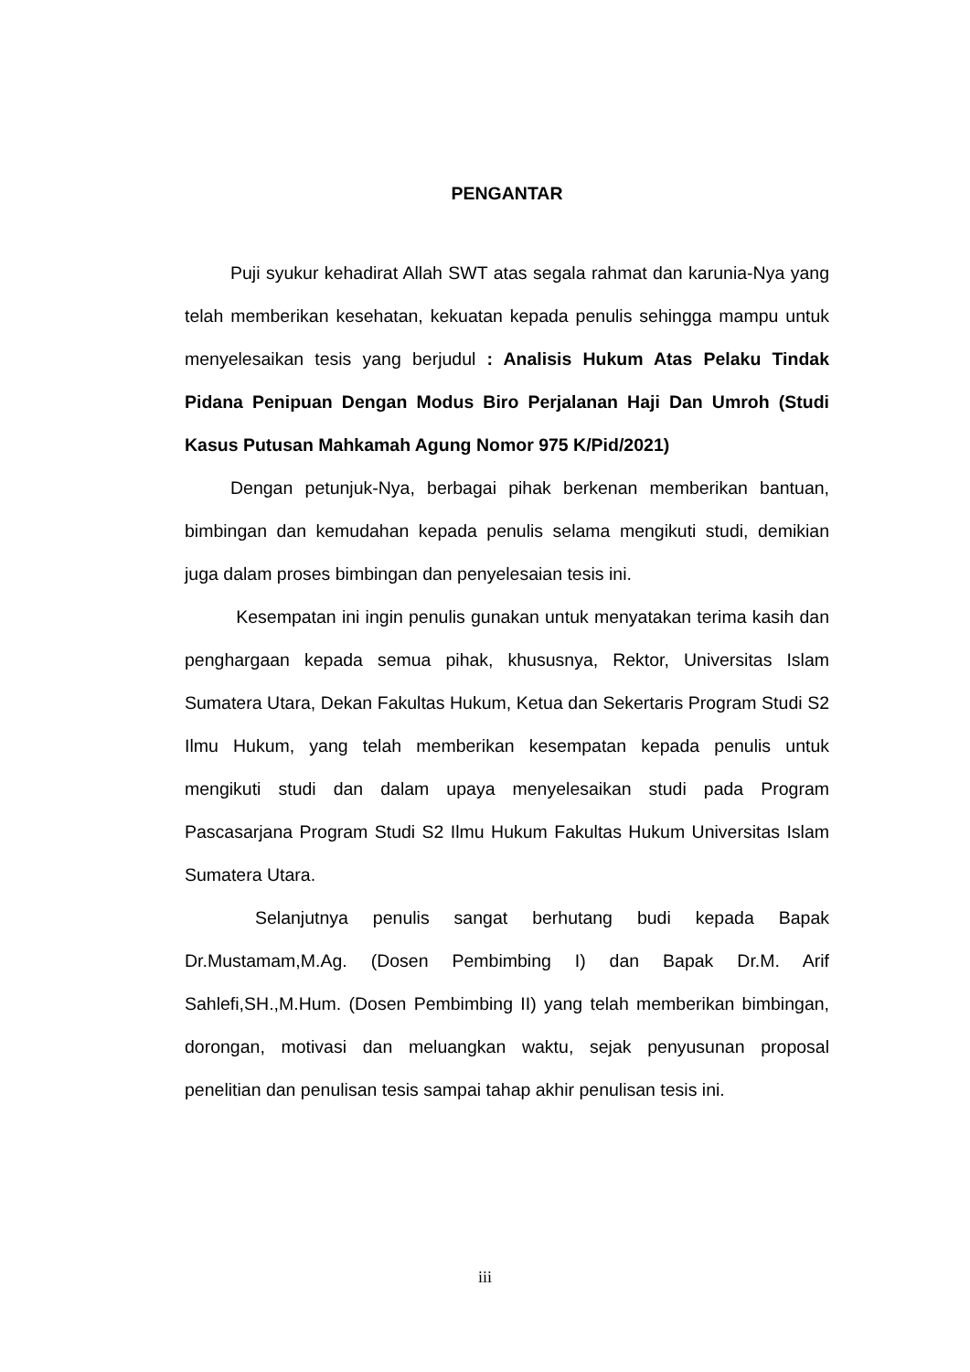PENGANTAR
Puji syukur kehadirat Allah SWT atas segala rahmat dan karunia-Nya yang telah memberikan kesehatan, kekuatan kepada penulis sehingga mampu untuk menyelesaikan tesis yang berjudul : Analisis Hukum Atas Pelaku Tindak Pidana Penipuan Dengan Modus Biro Perjalanan Haji Dan Umroh (Studi Kasus Putusan Mahkamah Agung Nomor 975 K/Pid/2021)
Dengan petunjuk-Nya, berbagai pihak berkenan memberikan bantuan, bimbingan dan kemudahan kepada penulis selama mengikuti studi, demikian juga dalam proses bimbingan dan penyelesaian tesis ini.
Kesempatan ini ingin penulis gunakan untuk menyatakan terima kasih dan penghargaan kepada semua pihak, khususnya, Rektor, Universitas Islam Sumatera Utara, Dekan Fakultas Hukum, Ketua dan Sekertaris Program Studi S2 Ilmu Hukum, yang telah memberikan kesempatan kepada penulis untuk mengikuti studi dan dalam upaya menyelesaikan studi pada Program Pascasarjana Program Studi S2 Ilmu Hukum Fakultas Hukum Universitas Islam Sumatera Utara.
Selanjutnya penulis sangat berhutang budi kepada Bapak Dr.Mustamam,M.Ag. (Dosen Pembimbing I) dan Bapak Dr.M. Arif Sahlefi,SH.,M.Hum. (Dosen Pembimbing II) yang telah memberikan bimbingan, dorongan, motivasi dan meluangkan waktu, sejak penyusunan proposal penelitian dan penulisan tesis sampai tahap akhir penulisan tesis ini.
iii